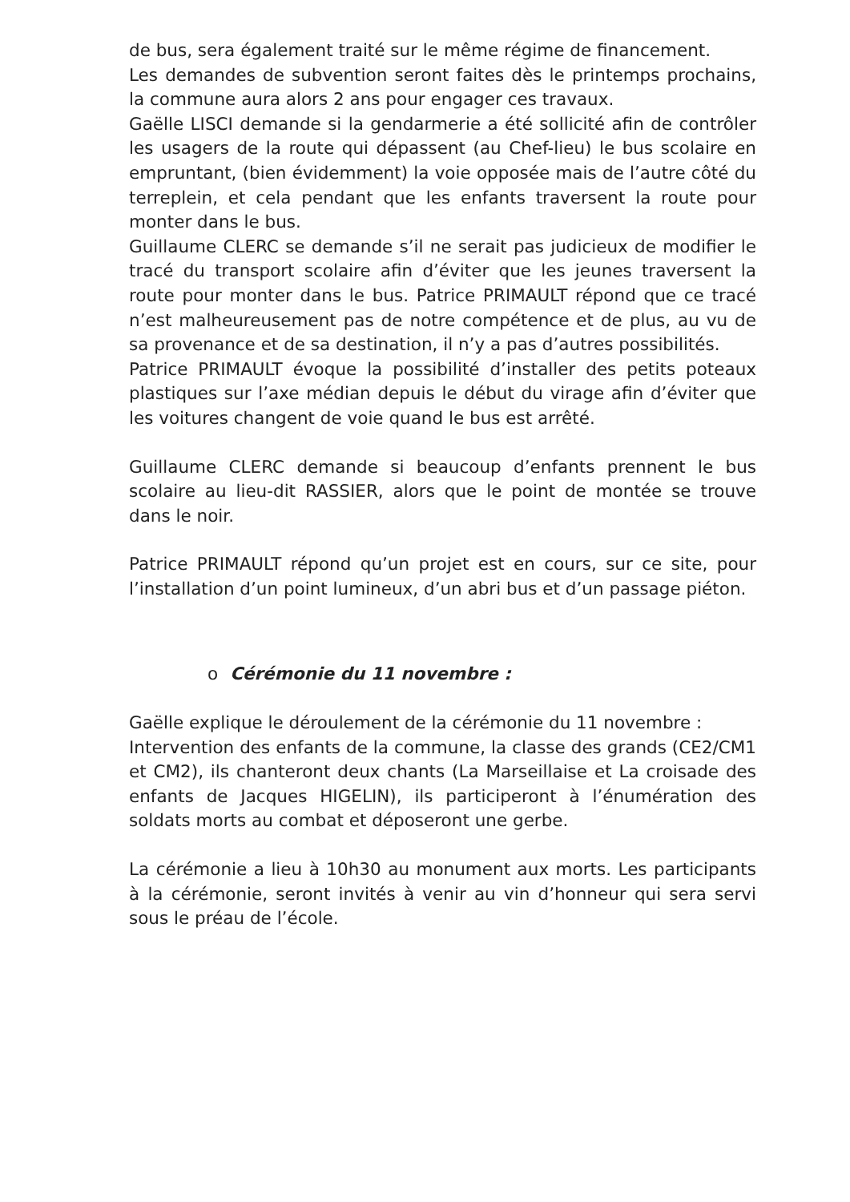de bus, sera également traité sur le même régime de financement.
Les demandes de subvention seront faites dès le printemps prochains, la commune aura alors 2 ans pour engager ces travaux.
Gaëlle LISCI demande si la gendarmerie a été sollicité afin de contrôler les usagers de la route qui dépassent (au Chef-lieu) le bus scolaire en empruntant, (bien évidemment) la voie opposée mais de l’autre côté du terreplein, et cela pendant que les enfants traversent la route pour monter dans le bus.
Guillaume CLERC se demande s’il ne serait pas judicieux de modifier le tracé du transport scolaire afin d’éviter que les jeunes traversent la route pour monter dans le bus. Patrice PRIMAULT répond que ce tracé n’est malheureusement pas de notre compétence et de plus, au vu de sa provenance et de sa destination, il n’y a pas d’autres possibilités.
Patrice PRIMAULT évoque la possibilité d’installer des petits poteaux plastiques sur l’axe médian depuis le début du virage afin d’éviter que les voitures changent de voie quand le bus est arrêté.
Guillaume CLERC demande si beaucoup d’enfants prennent le bus scolaire au lieu-dit RASSIER, alors que le point de montée se trouve dans le noir.
Patrice PRIMAULT répond qu’un projet est en cours, sur ce site, pour l’installation d’un point lumineux, d’un abri bus et d’un passage piéton.
o Cérémonie du 11 novembre :
Gaëlle explique le déroulement de la cérémonie du 11 novembre :
Intervention des enfants de la commune, la classe des grands (CE2/CM1 et CM2), ils chanteront deux chants (La Marseillaise et La croisade des enfants de Jacques HIGELIN), ils participeront à l’énumération des soldats morts au combat et déposeront une gerbe.
La cérémonie a lieu à 10h30 au monument aux morts. Les participants à la cérémonie, seront invités à venir au vin d’honneur qui sera servi sous le préau de l’école.